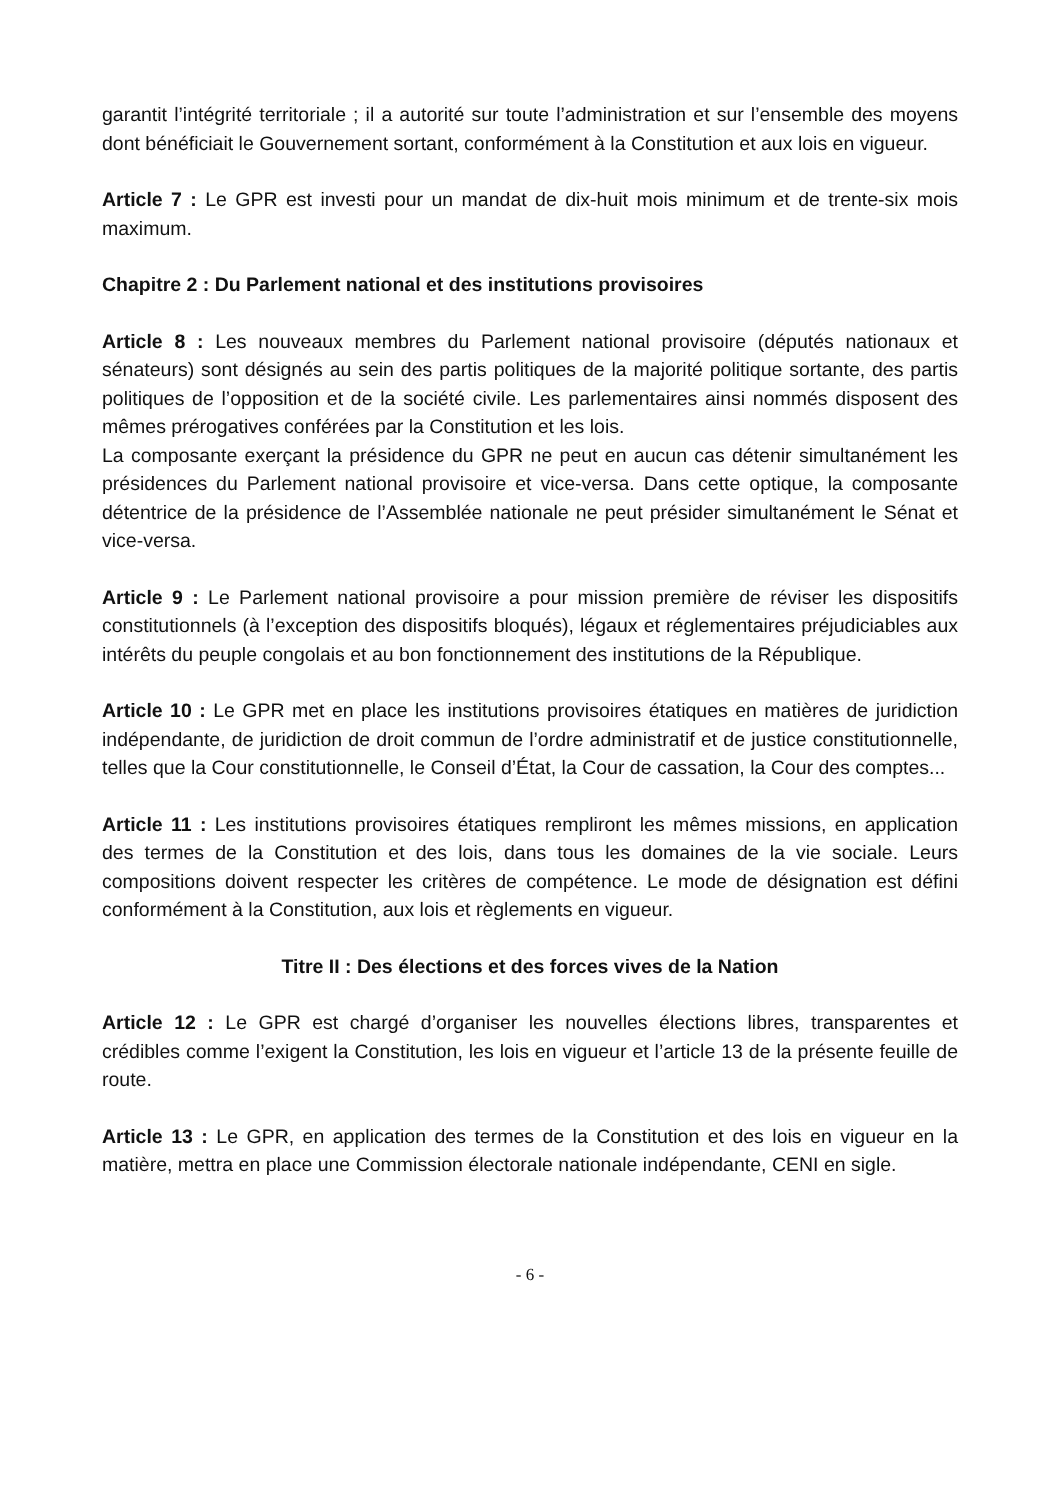garantit l’intégrité territoriale ; il a autorité sur toute l’administration et sur l’ensemble des moyens dont bénéficiait le Gouvernement sortant, conformément à la Constitution et aux lois en vigueur.
Article 7 : Le GPR est investi pour un mandat de dix-huit mois minimum et de trente-six mois maximum.
Chapitre 2 : Du Parlement national et des institutions provisoires
Article 8 : Les nouveaux membres du Parlement national provisoire (députés nationaux et sénateurs) sont désignés au sein des partis politiques de la majorité politique sortante, des partis politiques de l’opposition et de la société civile. Les parlementaires ainsi nommés disposent des mêmes prérogatives conférées par la Constitution et les lois.
La composante exerçant la présidence du GPR ne peut en aucun cas détenir simultanément les présidences du Parlement national provisoire et vice-versa. Dans cette optique, la composante détentrice de la présidence de l’Assemblée nationale ne peut présider simultanément le Sénat et vice-versa.
Article 9 : Le Parlement national provisoire a pour mission première de réviser les dispositifs constitutionnels (à l’exception des dispositifs bloqués), légaux et réglementaires préjudiciables aux intérêts du peuple congolais et au bon fonctionnement des institutions de la République.
Article 10 : Le GPR met en place les institutions provisoires étatiques en matières de juridiction indépendante, de juridiction de droit commun de l’ordre administratif et de justice constitutionnelle, telles que la Cour constitutionnelle, le Conseil d’État, la Cour de cassation, la Cour des comptes...
Article 11 : Les institutions provisoires étatiques rempliront les mêmes missions, en application des termes de la Constitution et des lois, dans tous les domaines de la vie sociale. Leurs compositions doivent respecter les critères de compétence. Le mode de désignation est défini conformément à la Constitution, aux lois et règlements en vigueur.
Titre II : Des élections et des forces vives de la Nation
Article 12 : Le GPR est chargé d’organiser les nouvelles élections libres, transparentes et crédibles comme l’exigent la Constitution, les lois en vigueur et l’article 13 de la présente feuille de route.
Article 13 : Le GPR, en application des termes de la Constitution et des lois en vigueur en la matière, mettra en place une Commission électorale nationale indépendante, CENI en sigle.
- 6 -